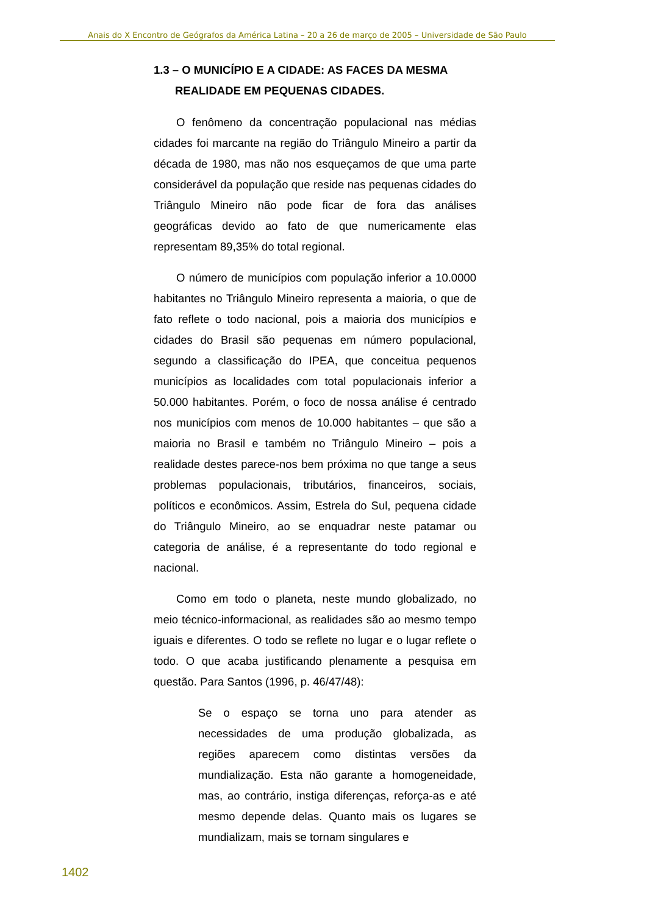Anais do X Encontro de Geógrafos da América Latina – 20 a 26 de março de 2005 – Universidade de São Paulo
1.3 – O MUNICÍPIO E A CIDADE: AS FACES DA MESMA REALIDADE EM PEQUENAS CIDADES.
O fenômeno da concentração populacional nas médias cidades foi marcante na região do Triângulo Mineiro a partir da década de 1980, mas não nos esqueçamos de que uma parte considerável da população que reside nas pequenas cidades do Triângulo Mineiro não pode ficar de fora das análises geográficas devido ao fato de que numericamente elas representam 89,35% do total regional.
O número de municípios com população inferior a 10.0000 habitantes no Triângulo Mineiro representa a maioria, o que de fato reflete o todo nacional, pois a maioria dos municípios e cidades do Brasil são pequenas em número populacional, segundo a classificação do IPEA, que conceitua pequenos municípios as localidades com total populacionais inferior a 50.000 habitantes. Porém, o foco de nossa análise é centrado nos municípios com menos de 10.000 habitantes – que são a maioria no Brasil e também no Triângulo Mineiro – pois a realidade destes parece-nos bem próxima no que tange a seus problemas populacionais, tributários, financeiros, sociais, políticos e econômicos. Assim, Estrela do Sul, pequena cidade do Triângulo Mineiro, ao se enquadrar neste patamar ou categoria de análise, é a representante do todo regional e nacional.
Como em todo o planeta, neste mundo globalizado, no meio técnico-informacional, as realidades são ao mesmo tempo iguais e diferentes. O todo se reflete no lugar e o lugar reflete o todo. O que acaba justificando plenamente a pesquisa em questão. Para Santos (1996, p. 46/47/48):
Se o espaço se torna uno para atender as necessidades de uma produção globalizada, as regiões aparecem como distintas versões da mundialização. Esta não garante a homogeneidade, mas, ao contrário, instiga diferenças, reforça-as e até mesmo depende delas. Quanto mais os lugares se mundializam, mais se tornam singulares e
1402